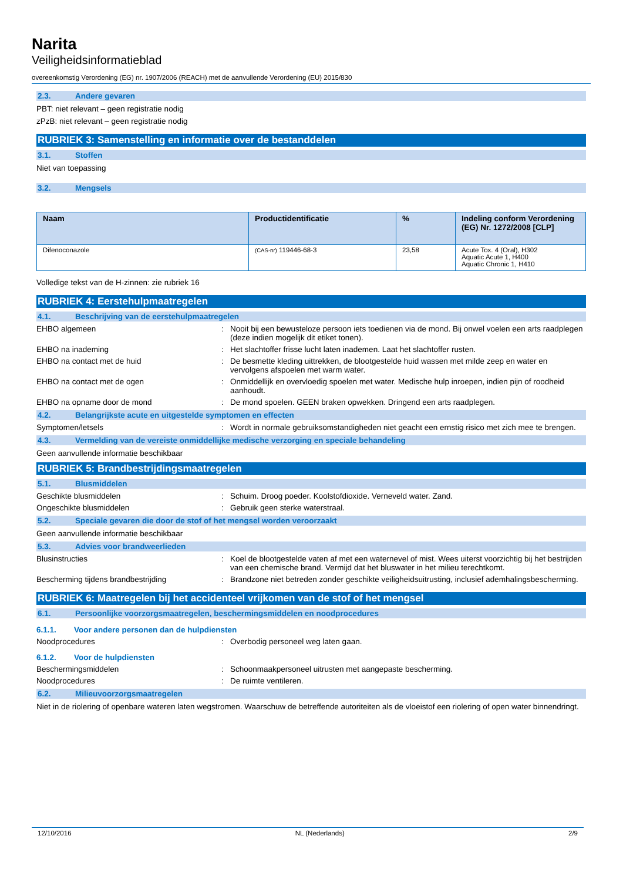Narita
Veiligheidsinformatieblad
overeenkomstig Verordening (EG) nr. 1907/2006 (REACH) met de aanvullende Verordening (EU) 2015/830
2.3. Andere gevaren
PBT: niet relevant – geen registratie nodig
zPzB: niet relevant – geen registratie nodig
RUBRIEK 3: Samenstelling en informatie over de bestanddelen
3.1. Stoffen
Niet van toepassing
3.2. Mengsels
| Naam | Productidentificatie | % | Indeling conform Verordening (EG) Nr. 1272/2008 [CLP] |
| --- | --- | --- | --- |
| Difenoconazole | (CAS-nr) 119446-68-3 | 23,58 | Acute Tox. 4 (Oral), H302 Aquatic Acute 1, H400 Aquatic Chronic 1, H410 |
Volledige tekst van de H-zinnen: zie rubriek 16
RUBRIEK 4: Eerstehulpmaatregelen
4.1. Beschrijving van de eerstehulpmaatregelen
EHBO algemeen : Nooit bij een bewusteloze persoon iets toedienen via de mond. Bij onwel voelen een arts raadplegen (deze indien mogelijk dit etiket tonen).
EHBO na inademing : Het slachtoffer frisse lucht laten inademen. Laat het slachtoffer rusten.
EHBO na contact met de huid : De besmette kleding uittrekken, de blootgestelde huid wassen met milde zeep en water en vervolgens afspoelen met warm water.
EHBO na contact met de ogen : Onmiddellijk en overvloedig spoelen met water. Medische hulp inroepen, indien pijn of roodheid aanhoudt.
EHBO na opname door de mond : De mond spoelen. GEEN braken opwekken. Dringend een arts raadplegen.
4.2. Belangrijkste acute en uitgestelde symptomen en effecten
Symptomen/letsels : Wordt in normale gebruiksomstandigheden niet geacht een ernstig risico met zich mee te brengen.
4.3. Vermelding van de vereiste onmiddellijke medische verzorging en speciale behandeling
Geen aanvullende informatie beschikbaar
RUBRIEK 5: Brandbestrijdingsmaatregelen
5.1. Blusmiddelen
Geschikte blusmiddelen : Schuim. Droog poeder. Koolstofdioxide. Verneveld water. Zand.
Ongeschikte blusmiddelen : Gebruik geen sterke waterstraal.
5.2. Speciale gevaren die door de stof of het mengsel worden veroorzaakt
Geen aanvullende informatie beschikbaar
5.3. Advies voor brandweerlieden
Blusinstructies : Koel de blootgestelde vaten af met een waternevel of mist. Wees uiterst voorzichtig bij het bestrijden van een chemische brand. Vermijd dat het bluswater in het milieu terechtkomt.
Bescherming tijdens brandbestrijding : Brandzone niet betreden zonder geschikte veiligheidsuitrusting, inclusief ademhalingsbescherming.
RUBRIEK 6: Maatregelen bij het accidenteel vrijkomen van de stof of het mengsel
6.1. Persoonlijke voorzorgsmaatregelen, beschermingsmiddelen en noodprocedures
6.1.1. Voor andere personen dan de hulpdiensten
Noodprocedures : Overbodig personeel weg laten gaan.
6.1.2. Voor de hulpdiensten
Beschermingsmiddelen : Schoonmaakpersoneel uitrusten met aangepaste bescherming.
Noodprocedures : De ruimte ventileren.
6.2. Milieuvoorzorgsmaatregelen
Niet in de riolering of openbare wateren laten wegstromen. Waarschuw de betreffende autoriteiten als de vloeistof een riolering of open water binnendringt.
12/10/2016 NL (Nederlands) 2/9